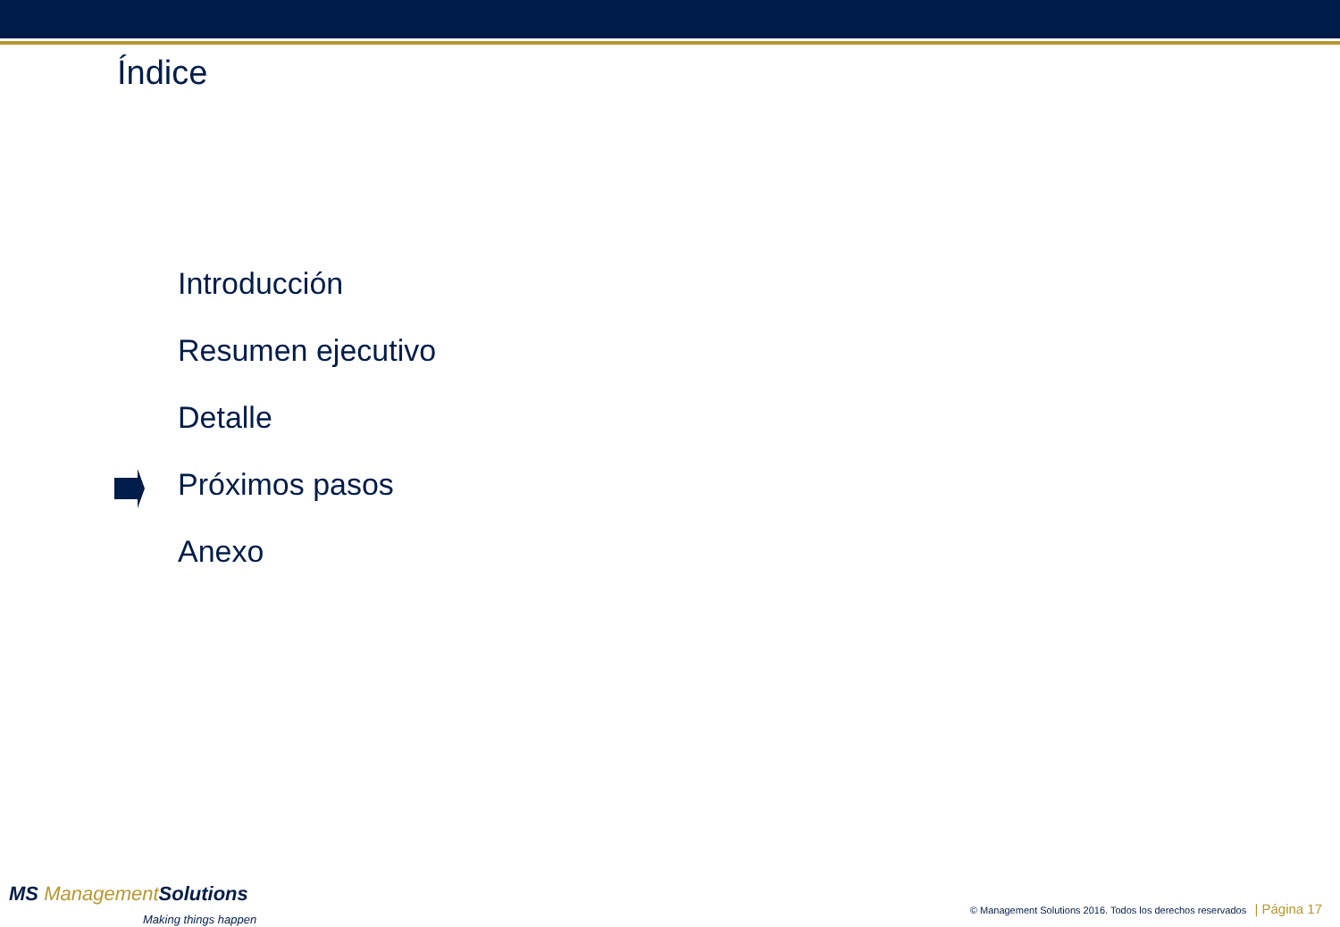Índice
Introducción
Resumen ejecutivo
Detalle
Próximos pasos
Anexo
MS Management Solutions
Making things happen
© Management Solutions 2016. Todos los derechos reservados | Página 17